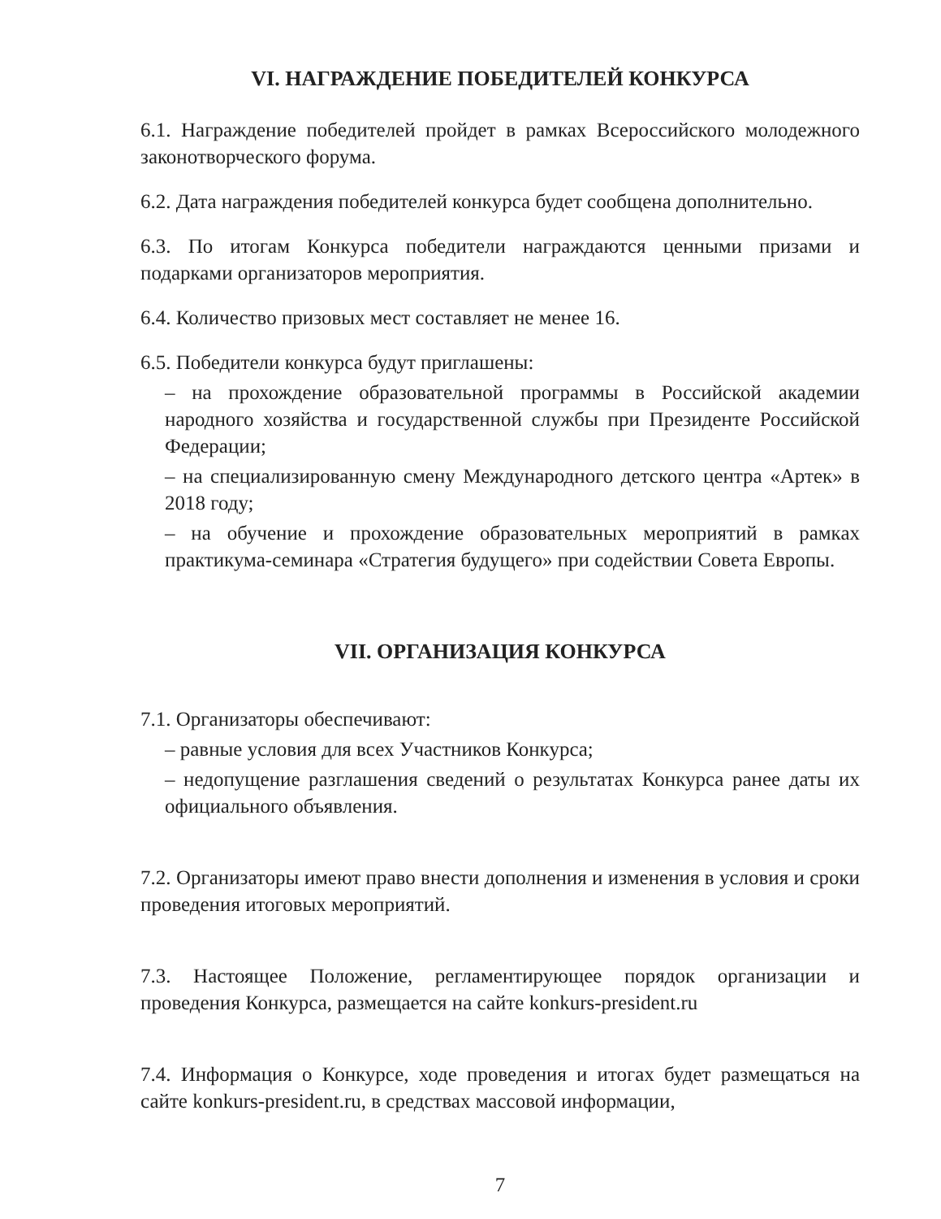VI. НАГРАЖДЕНИЕ ПОБЕДИТЕЛЕЙ КОНКУРСА
6.1. Награждение победителей пройдет в рамках Всероссийского молодежного законотворческого форума.
6.2. Дата награждения победителей конкурса будет сообщена дополнительно.
6.3. По итогам Конкурса победители награждаются ценными призами и подарками организаторов мероприятия.
6.4. Количество призовых мест составляет не менее 16.
6.5. Победители конкурса будут приглашены:
– на прохождение образовательной программы в Российской академии народного хозяйства и государственной службы при Президенте Российской Федерации;
– на специализированную смену Международного детского центра «Артек» в 2018 году;
– на обучение и прохождение образовательных мероприятий в рамках практикума-семинара «Стратегия будущего» при содействии Совета Европы.
VII. ОРГАНИЗАЦИЯ КОНКУРСА
7.1. Организаторы обеспечивают:
– равные условия для всех Участников Конкурса;
– недопущение разглашения сведений о результатах Конкурса ранее даты их официального объявления.
7.2. Организаторы имеют право внести дополнения и изменения в условия и сроки проведения итоговых мероприятий.
7.3. Настоящее Положение, регламентирующее порядок организации и проведения Конкурса, размещается на сайте konkurs-president.ru
7.4. Информация о Конкурсе, ходе проведения и итогах будет размещаться на сайте konkurs-president.ru, в средствах массовой информации,
7